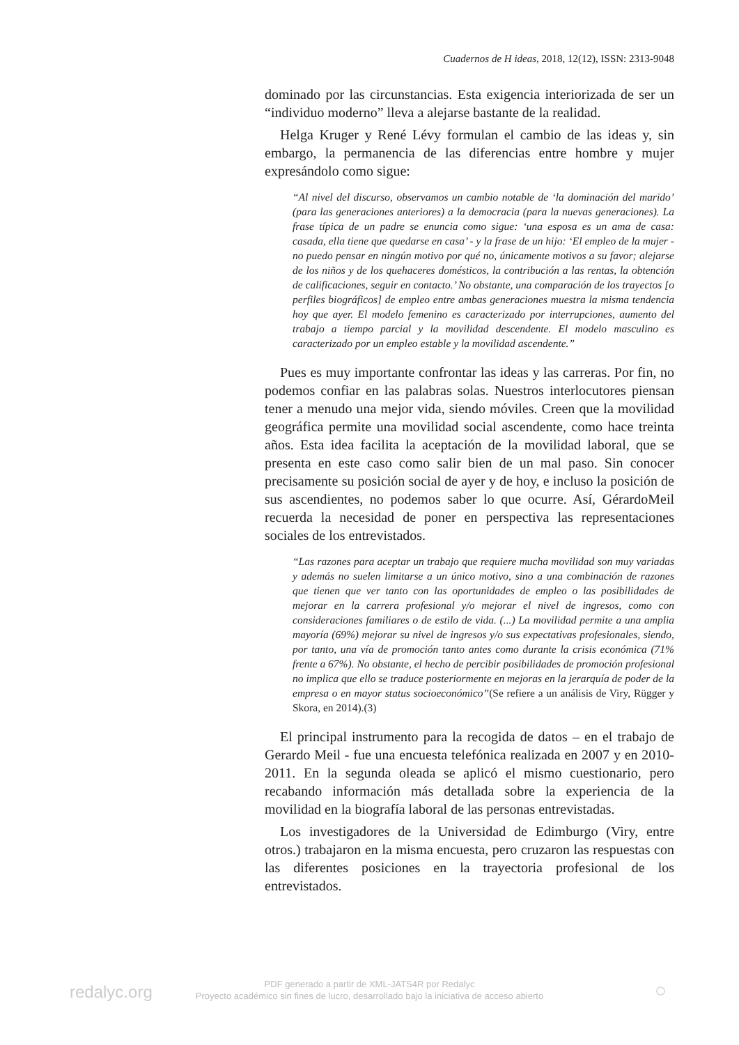Cuadernos de H ideas, 2018, 12(12), ISSN: 2313-9048
dominado por las circunstancias. Esta exigencia interiorizada de ser un “individuo moderno” lleva a alejarse bastante de la realidad.
Helga Kruger y René Lévy formulan el cambio de las ideas y, sin embargo, la permanencia de las diferencias entre hombre y mujer expresándolo como sigue:
“Al nivel del discurso, observamos un cambio notable de ‘la dominación del marido’ (para las generaciones anteriores) a la democracia (para la nuevas generaciones). La frase típica de un padre se enuncia como sigue: ‘una esposa es un ama de casa: casada, ella tiene que quedarse en casa’ - y la frase de un hijo: ‘El empleo de la mujer - no puedo pensar en ningún motivo por qué no, únicamente motivos a su favor; alejarse de los niños y de los quehaceres domésticos, la contribución a las rentas, la obtención de calificaciones, seguir en contacto.’ No obstante, una comparación de los trayectos [o perfiles biográficos] de empleo entre ambas generaciones muestra la misma tendencia hoy que ayer. El modelo femenino es caracterizado por interrupciones, aumento del trabajo a tiempo parcial y la movilidad descendente. El modelo masculino es caracterizado por un empleo estable y la movilidad ascendente.”
Pues es muy importante confrontar las ideas y las carreras. Por fin, no podemos confiar en las palabras solas. Nuestros interlocutores piensan tener a menudo una mejor vida, siendo móviles. Creen que la movilidad geográfica permite una movilidad social ascendente, como hace treinta años. Esta idea facilita la aceptación de la movilidad laboral, que se presenta en este caso como salir bien de un mal paso. Sin conocer precisamente su posición social de ayer y de hoy, e incluso la posición de sus ascendientes, no podemos saber lo que ocurre. Así, GérardoMeil recuerda la necesidad de poner en perspectiva las representaciones sociales de los entrevistados.
“Las razones para aceptar un trabajo que requiere mucha movilidad son muy variadas y además no suelen limitarse a un único motivo, sino a una combinación de razones que tienen que ver tanto con las oportunidades de empleo o las posibilidades de mejorar en la carrera profesional y/o mejorar el nivel de ingresos, como con consideraciones familiares o de estilo de vida. (...) La movilidad permite a una amplia mayoría (69%) mejorar su nivel de ingresos y/o sus expectativas profesionales, siendo, por tanto, una vía de promoción tanto antes como durante la crisis económica (71% frente a 67%). No obstante, el hecho de percibir posibilidades de promoción profesional no implica que ello se traduce posteriormente en mejoras en la jerarquía de poder de la empresa o en mayor status socioeconómico”(Se refiere a un análisis de Viry, Rügger y Skora, en 2014).(3)
El principal instrumento para la recogida de datos – en el trabajo de Gerardo Meil - fue una encuesta telefónica realizada en 2007 y en 2010-2011. En la segunda oleada se aplicó el mismo cuestionario, pero recabando información más detallada sobre la experiencia de la movilidad en la biografía laboral de las personas entrevistadas.
Los investigadores de la Universidad de Edimburgo (Viry, entre otros.) trabajaron en la misma encuesta, pero cruzaron las respuestas con las diferentes posiciones en la trayectoria profesional de los entrevistados.
redalyc.org
PDF generado a partir de XML-JATS4R por Redalyc
Proyecto académico sin fines de lucro, desarrollado bajo la iniciativa de acceso abierto
○